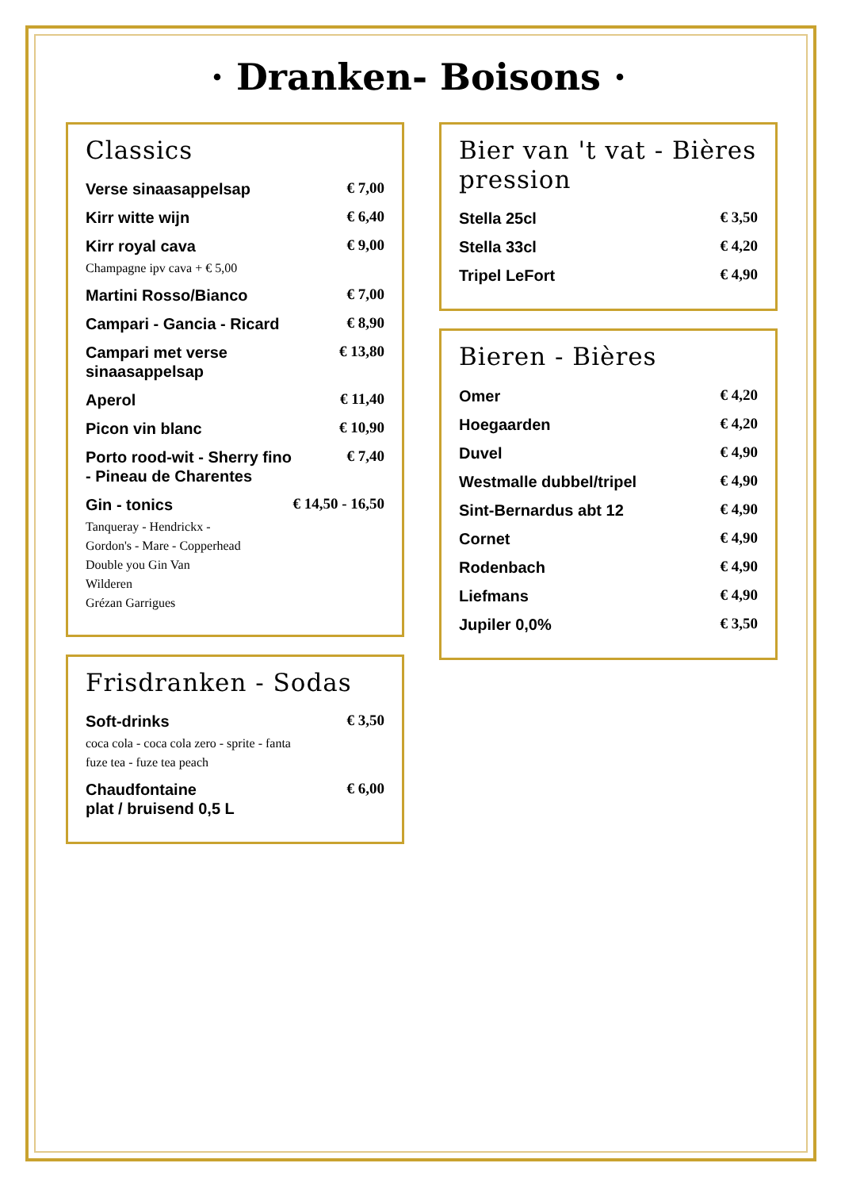· Dranken- Boisons ·
Classics
Verse sinaasappelsap € 7,00
Kirr witte wijn € 6,40
Kirr royal cava € 9,00
Champagne ipv cava + € 5,00
Martini Rosso/Bianco € 7,00
Campari - Gancia - Ricard € 8,90
Campari met verse
sinaasappelsap € 13,80
Aperol € 11,40
Picon vin blanc € 10,90
Porto rood-wit - Sherry fino
- Pineau de Charentes € 7,40
Gin - tonics € 14,50 - 16,50
Tanqueray - Hendrickx -
Gordon's - Mare - Copperhead
Double you Gin Van
Wilderen
Grézan Garrigues
Frisdranken - Sodas
Soft-drinks € 3,50
coca cola - coca cola zero - sprite - fanta
fuze tea - fuze tea peach
Chaudfontaine
plat / bruisend 0,5 L € 6,00
Bier van 't vat - Bières pression
Stella 25cl € 3,50
Stella 33cl € 4,20
Tripel LeFort € 4,90
Bieren - Bières
Omer € 4,20
Hoegaarden € 4,20
Duvel € 4,90
Westmalle dubbel/tripel € 4,90
Sint-Bernardus abt 12 € 4,90
Cornet € 4,90
Rodenbach € 4,90
Liefmans € 4,90
Jupiler 0,0% € 3,50